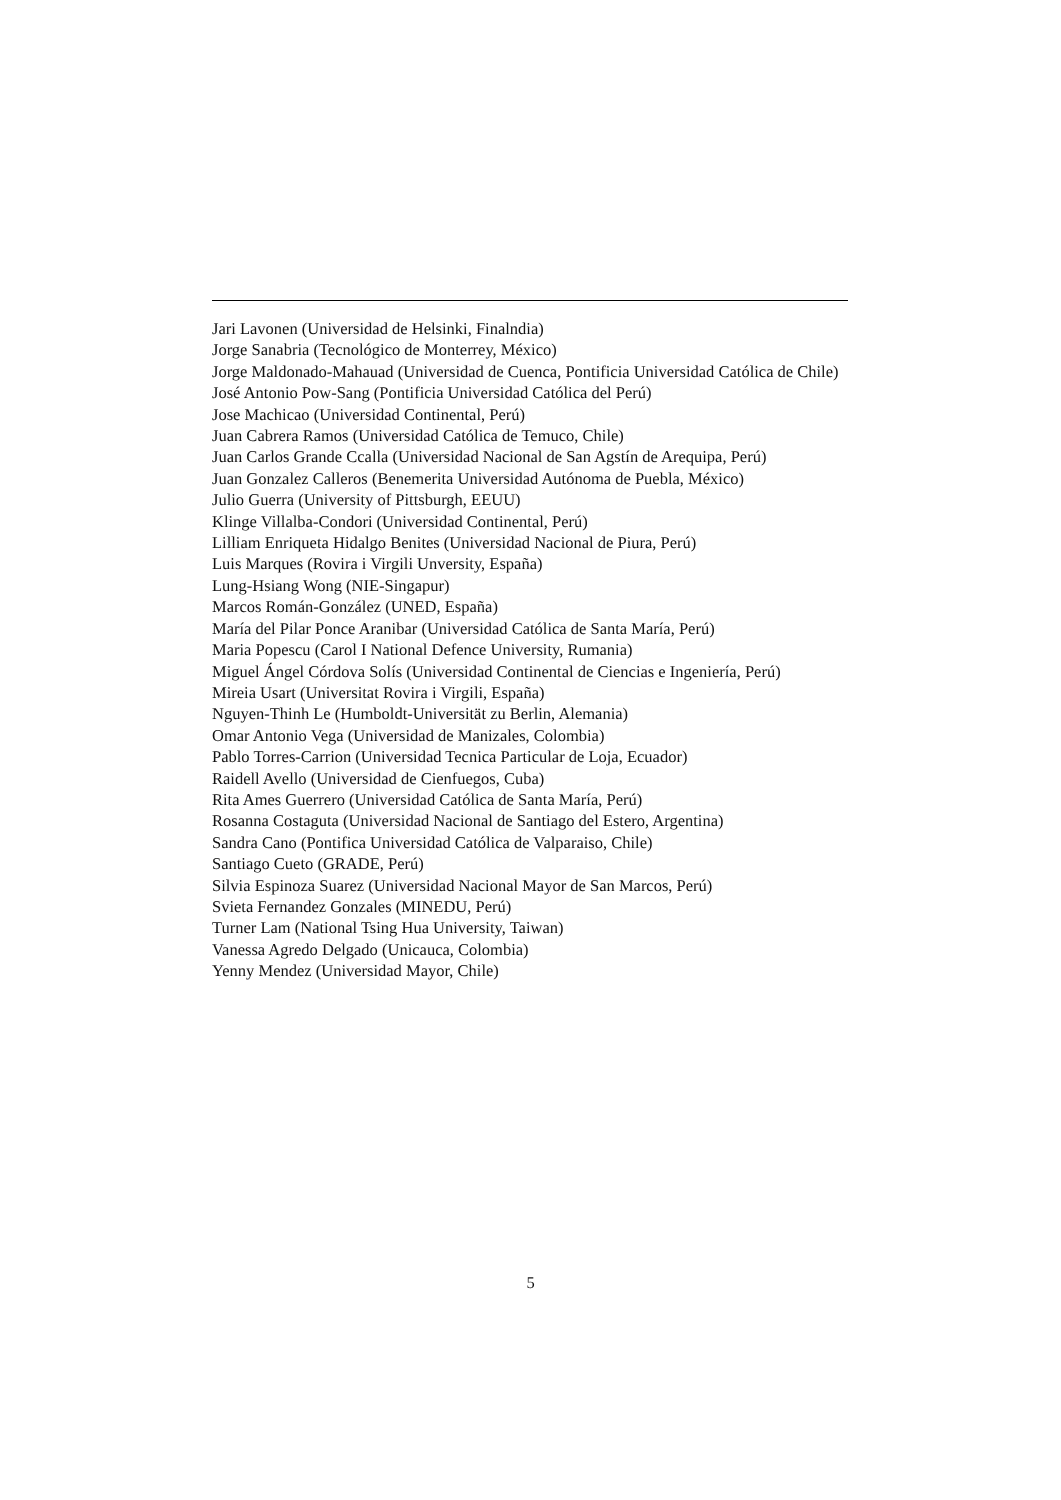Jari Lavonen (Universidad de Helsinki, Finalndia)
Jorge Sanabria (Tecnológico de Monterrey, México)
Jorge Maldonado-Mahauad (Universidad de Cuenca, Pontificia Universidad Católica de Chile)
José Antonio Pow-Sang (Pontificia Universidad Católica del Perú)
Jose Machicao (Universidad Continental, Perú)
Juan Cabrera Ramos (Universidad Católica de Temuco, Chile)
Juan Carlos Grande Ccalla (Universidad Nacional de San Agstín de Arequipa, Perú)
Juan Gonzalez Calleros (Benemerita Universidad Autónoma de Puebla, México)
Julio Guerra (University of Pittsburgh, EEUU)
Klinge Villalba-Condori (Universidad Continental, Perú)
Lilliam Enriqueta Hidalgo Benites (Universidad Nacional de Piura, Perú)
Luis Marques (Rovira i Virgili Unversity, España)
Lung-Hsiang Wong (NIE-Singapur)
Marcos Román-González (UNED, España)
María del Pilar Ponce Aranibar (Universidad Católica de Santa María, Perú)
Maria Popescu (Carol I National Defence University, Rumania)
Miguel Ángel Córdova Solís (Universidad Continental de Ciencias e Ingeniería, Perú)
Mireia Usart (Universitat Rovira i Virgili, España)
Nguyen-Thinh Le (Humboldt-Universität zu Berlin, Alemania)
Omar Antonio Vega (Universidad de Manizales, Colombia)
Pablo Torres-Carrion (Universidad Tecnica Particular de Loja, Ecuador)
Raidell Avello (Universidad de Cienfuegos, Cuba)
Rita Ames Guerrero (Universidad Católica de Santa María, Perú)
Rosanna Costaguta (Universidad Nacional de Santiago del Estero, Argentina)
Sandra Cano (Pontifica Universidad Católica de Valparaiso, Chile)
Santiago Cueto (GRADE, Perú)
Silvia Espinoza Suarez (Universidad Nacional Mayor de San Marcos, Perú)
Svieta Fernandez Gonzales (MINEDU, Perú)
Turner Lam (National Tsing Hua University, Taiwan)
Vanessa Agredo Delgado (Unicauca, Colombia)
Yenny Mendez (Universidad Mayor, Chile)
5